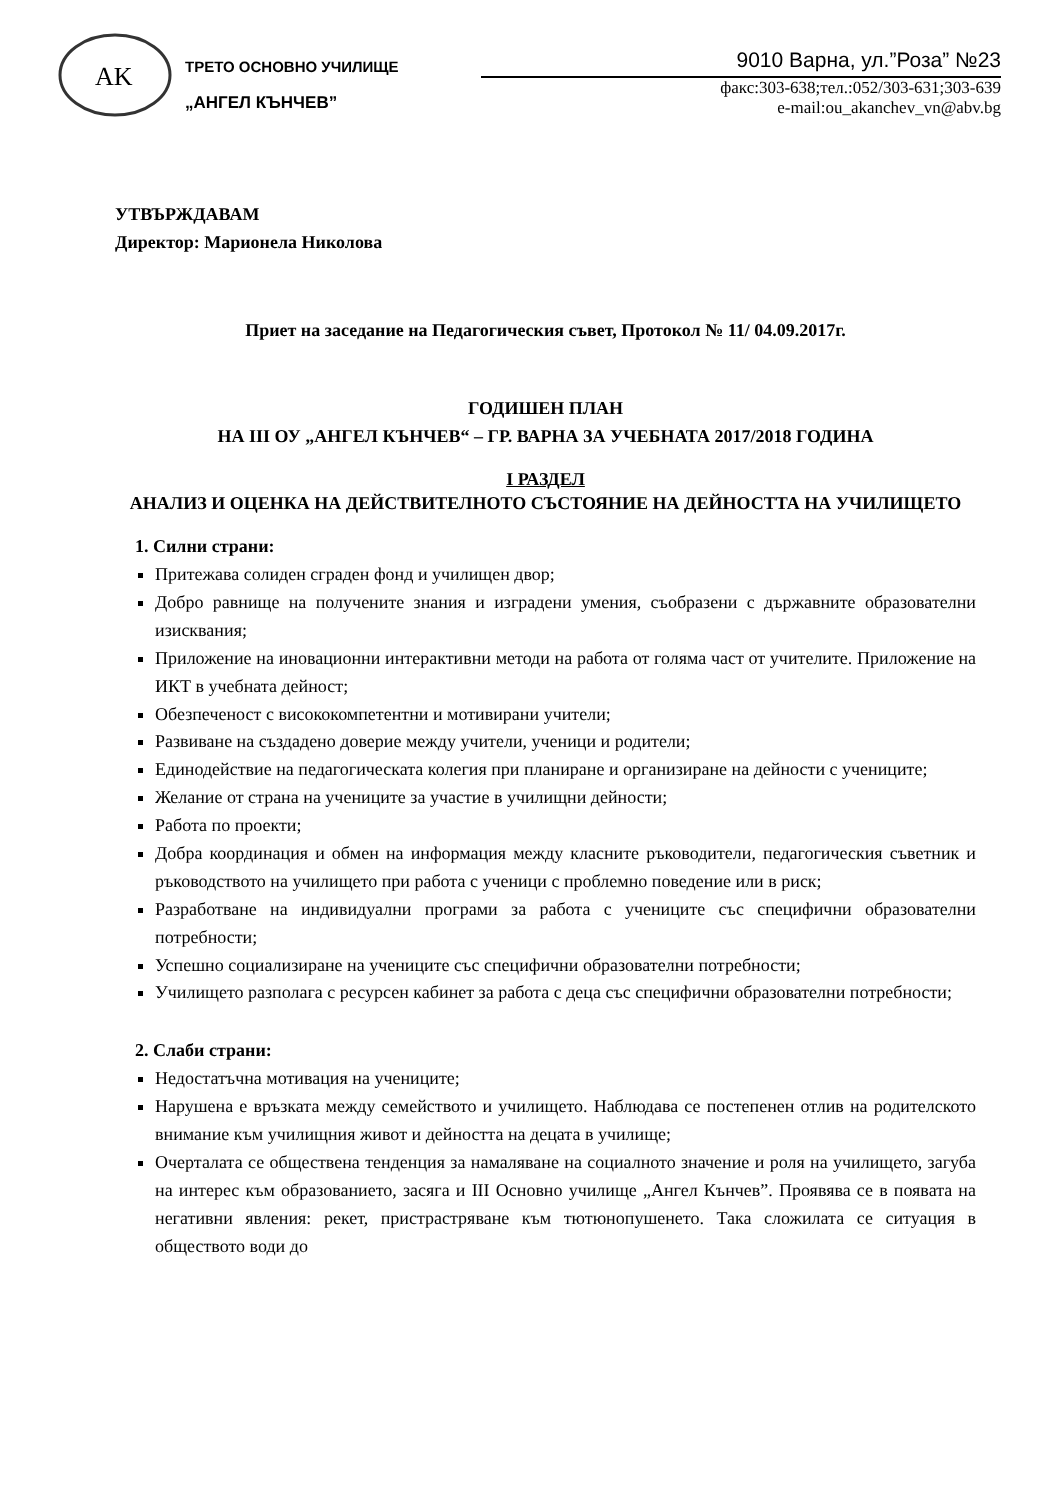AK
ТРЕТО ОСНОВНО УЧИЛИЩЕ
„АНГЕЛ КЪНЧЕВ”
9010 Варна, ул.”Роза” №23
факс:303-638;тел.:052/303-631;303-639
e-mail:ou_akanchev_vn@abv.bg
УТВЪРЖДАВАМ
Директор: Марионела Николова
Приет на заседание на Педагогическия съвет, Протокол № 11/ 04.09.2017г.
ГОДИШЕН ПЛАН
НА III ОУ „АНГЕЛ КЪНЧЕВ“ – ГР. ВАРНА ЗА УЧЕБНАТА 2017/2018 ГОДИНА
I РАЗДЕЛ
АНАЛИЗ И ОЦЕНКА НА ДЕЙСТВИТЕЛНОТО СЪСТОЯНИЕ НА ДЕЙНОСТТА НА УЧИЛИЩЕТО
1. Силни страни:
Притежава солиден сграден фонд и училищен двор;
Добро равнище на получените знания и изградени умения, съобразени с държавните образователни изисквания;
Приложение на иновационни интерактивни методи на работа от голяма част от учителите. Приложение на ИКТ в учебната дейност;
Обезпеченост с висококомпетентни и мотивирани учители;
Развиване на създадено доверие между учители, ученици и родители;
Единодействие на педагогическата колегия при планиране и организиране на дейности с учениците;
Желание от страна на учениците за участие в училищни дейности;
Работа по проекти;
Добра координация и обмен на информация между класните ръководители, педагогическия съветник и ръководството на училището при работа с ученици с проблемно поведение или в риск;
Разработване на индивидуални програми за работа с учениците със специфични образователни потребности;
Успешно социализиране на учениците със специфични образователни потребности;
Училището разполага с ресурсен кабинет за работа с деца със специфични образователни потребности;
2. Слаби страни:
Недостатъчна мотивация на учениците;
Нарушена е връзката между семейството и училището. Наблюдава се постепенен отлив на родителското внимание към училищния живот и дейността на децата в училище;
Очерталата се обществена тенденция за намаляване на социалното значение и роля на училището, загуба на интерес към образованието, засяга и III Основно училище „Ангел Кънчев”. Проявява се в появата на негативни явления: рекет, пристрастряване към тютюнопушенето. Така сложилата се ситуация в обществото води до